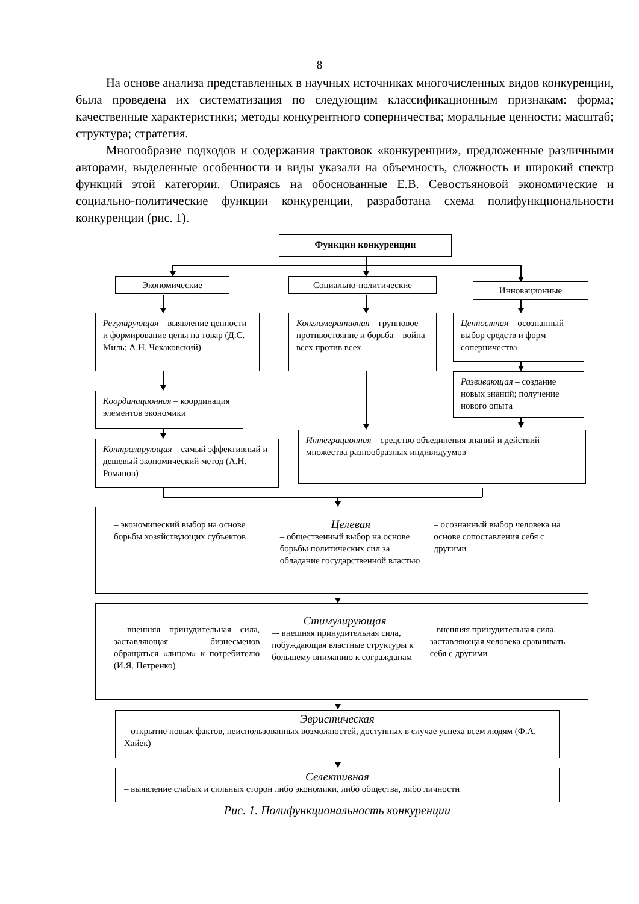8
На основе анализа представленных в научных источниках многочисленных видов конкуренции, была проведена их систематизация по следующим классификационным признакам: форма; качественные характеристики; методы конкурентного соперничества; моральные ценности; масштаб; структура; стратегия.
Многообразие подходов и содержания трактовок «конкуренции», предложенные различными авторами, выделенные особенности и виды указали на объемность, сложность и широкий спектр функций этой категории. Опираясь на обоснованные Е.В. Севостьяновой экономические и социально-политические функции конкуренции, разработана схема полифункциональности конкуренции (рис. 1).
Функции конкуренции
Экономические Социально-политические
Инновационные
Регулирующая – выявление ценности и формирование цены на товар (Д.С. Миль; А.Н. Чекаковский)
Координационная – координация элементов экономики
Контролирующая – самый эффективный и дешевый экономический метод (А.Н. Романов)
Конгломеративная – групповое противостояние и борьба – война всех против всех
Ценностная – осознанный выбор средств и форм соперничества
Развивающая – создание новых знаний; получение нового опыта
Интеграционная – средство объединения знаний и действий множества разнообразных индивидуумов
– экономический выбор на основе борьбы хозяйствующих субъектов
Целевая
– общественный выбор на основе борьбы политических сил за обладание государственной властью
– осознанный выбор человека на основе сопоставления себя с другими
– внешняя принудительная сила, заставляющая бизнесменов обращаться «лицом» к потребителю (И.Я. Петренко)
Стимулирующая
–- внешняя принудительная сила, побуждающая властные структуры к большему вниманию к согражданам
– внешняя принудительная сила, заставляющая человека сравнивать себя с другими
Эвристическая
– открытие новых фактов, неиспользованных возможностей, доступных в случае успеха всем людям (Ф.А. Хайек)
Селективная
– выявление слабых и сильных сторон либо экономики, либо общества, либо личности
Рис. 1. Полифункциональность конкуренции